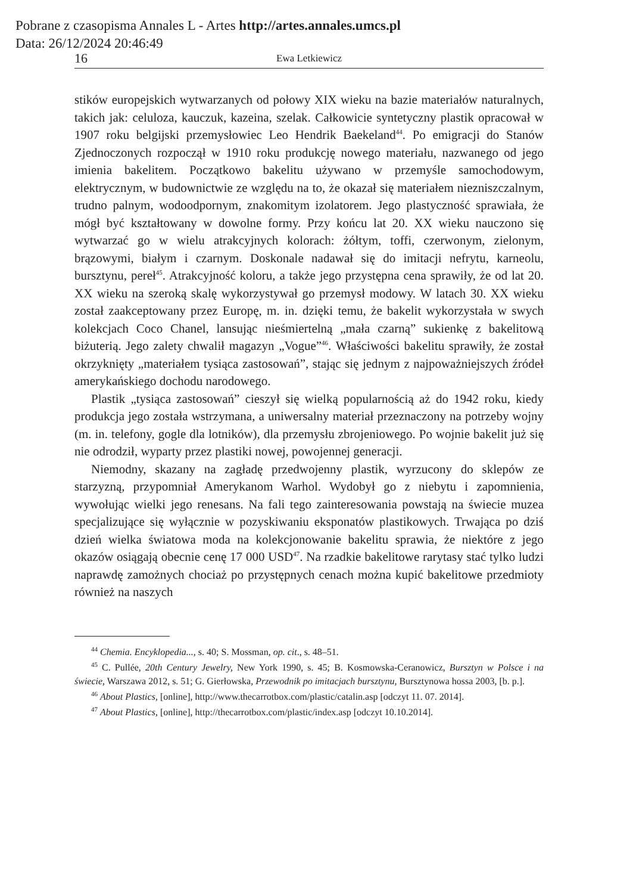Pobrane z czasopisma Annales L - Artes http://artes.annales.umcs.pl
Data: 26/12/2024 20:46:49
16 Ewa Letkiewicz
stików europejskich wytwarzanych od połowy XIX wieku na bazie materiałów naturalnych, takich jak: celuloza, kauczuk, kazeina, szelak. Całkowicie syntetyczny plastik opracował w 1907 roku belgijski przemysłowiec Leo Hendrik Baekeland<sup>44</sup>. Po emigracji do Stanów Zjednoczonych rozpoczął w 1910 roku produkcję nowego materiału, nazwanego od jego imienia bakelitem. Początkowo bakelitu używano w przemyśle samochodowym, elektrycznym, w budownictwie ze względu na to, że okazał się materiałem niezniszczalnym, trudno palnym, wodoodpornym, znakomitym izolatorem. Jego plastyczność sprawiała, że mógł być kształtowany w dowolne formy. Przy końcu lat 20. XX wieku nauczono się wytwarzać go w wielu atrakcyjnych kolorach: żółtym, toffi, czerwonym, zielonym, brązowymi, białym i czarnym. Doskonale nadawał się do imitacji nefrytu, karneolu, bursztynu, pereł<sup>45</sup>. Atrakcyjność koloru, a także jego przystępna cena sprawiły, że od lat 20. XX wieku na szeroką skalę wykorzystywał go przemysł modowy. W latach 30. XX wieku został zaakceptowany przez Europę, m. in. dzięki temu, że bakelit wykorzystała w swych kolekcjach Coco Chanel, lansując nieśmiertelną „mała czarną” sukienkę z bakelitową biżuterią. Jego zalety chwalił magazyn „Vogue”<sup>46</sup>. Właściwości bakelitu sprawiły, że został okrzyknięty „materiałem tysiąca zastosowań”, stając się jednym z najpoważniejszych źródeł amerykańskiego dochodu narodowego.
Plastik „tysiąca zastosowań” cieszył się wielką popularnością aż do 1942 roku, kiedy produkcja jego została wstrzymana, a uniwersalny materiał przeznaczony na potrzeby wojny (m. in. telefony, gogle dla lotników), dla przemysłu zbrojeniowego. Po wojnie bakelit już się nie odrodził, wyparty przez plastiki nowej, powojennej generacji.
Niemodny, skazany na zagładę przedwojenny plastik, wyrzucony do sklepów ze starzyzną, przypomniał Amerykanom Warhol. Wydobył go z niebytu i zapomnienia, wywołując wielki jego renesans. Na fali tego zainteresowania powstają na świecie muzea specjalizujące się wyłącznie w pozyskiwaniu eksponatów plastikowych. Trwająca po dziś dzień wielka światowa moda na kolekcjonowanie bakelitu sprawia, że niektóre z jego okazów osiągają obecnie cenę 17 000 USD<sup>47</sup>. Na rzadkie bakelitowe rarytasy stać tylko ludzi naprawdę zamożnych chociaż po przystępnych cenach można kupić bakelitowe przedmioty również na naszych
<sup>44</sup> Chemia. Encyklopedia..., s. 40; S. Mossman, op. cit., s. 48–51.
<sup>45</sup> C. Pullée, 20th Century Jewelry, New York 1990, s. 45; B. Kosmowska-Ceranowicz, Bursztyn w Polsce i na świecie, Warszawa 2012, s. 51; G. Gierłowska, Przewodnik po imitacjach bursztynu, Bursztynowa hossa 2003, [b. p.].
<sup>46</sup> About Plastics, [online], http://www.thecarrotbox.com/plastic/catalin.asp [odczyt 11. 07. 2014].
<sup>47</sup> About Plastics, [online], http://thecarrotbox.com/plastic/index.asp [odczyt 10.10.2014].